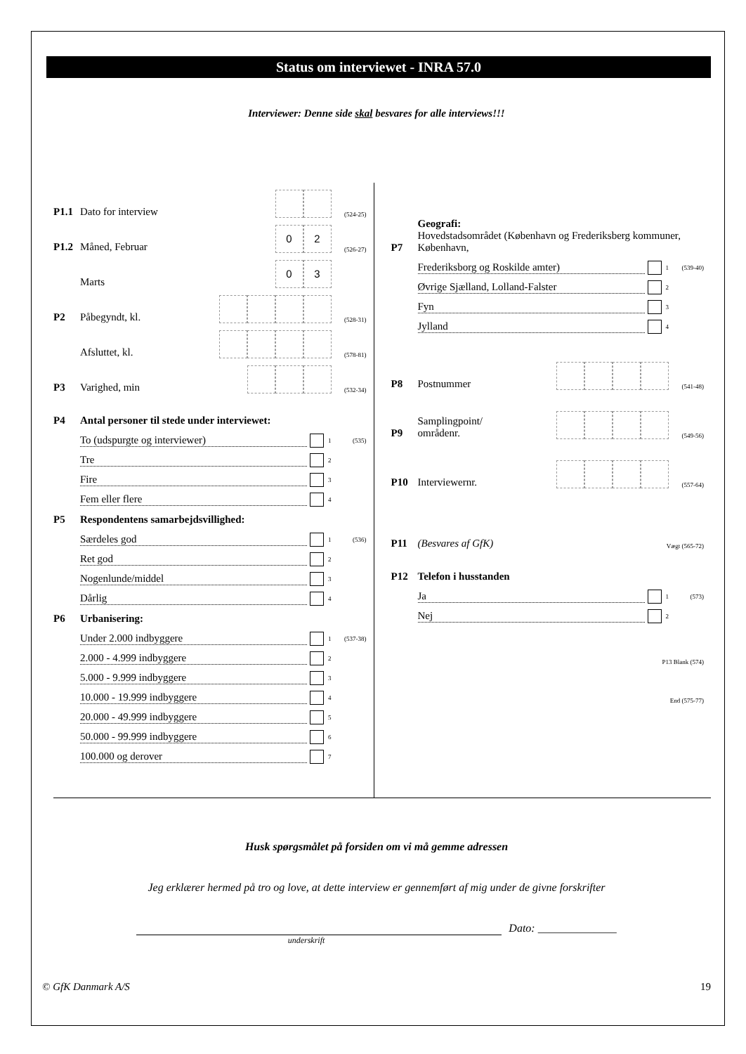Status om interviewet - INRA 57.0
Interviewer: Denne side skal besvares for alle interviews!!!
P1.1 Dato for interview (524-25)
P1.2 Måned, Februar 0 2 (526-27)
Marts 0 3
P2 Påbegyndt, kl. (528-31)
Afsluttet, kl. (578-81)
P3 Varighed, min (532-34)
P4 Antal personer til stede under interviewet:
To (udspurgte og interviewer) 1 (535)
Tre 2
Fire 3
Fem eller flere 4
P5 Respondentens samarbejdsvillighed:
Særdeles god 1 (536)
Ret god 2
Nogenlunde/middel 3
Dårlig 4
P6 Urbanisering:
Under 2.000 indbyggere 1 (537-38)
2.000 - 4.999 indbyggere 2
5.000 - 9.999 indbyggere 3
10.000 - 19.999 indbyggere 4
20.000 - 49.999 indbyggere 5
50.000 - 99.999 indbyggere 6
100.000 og derover 7
P7 Geografi:
Hovedstadsområdet (København og Frederiksberg kommuner, København,
Frederiksborg og Roskilde amter) 1 (539-40)
Øvrige Sjælland, Lolland-Falster 2
Fyn 3
Jylland 4
P8 Postnummer (541-48)
P9 Samplingpoint/
områdenr. (549-56)
P10 Interviewernr. (557-64)
P11 (Besvares af GfK) Vægt (565-72)
P12 Telefon i husstanden
Ja 1 (573)
Nej 2
P13 Blank (574)
End (575-77)
Husk spørgsmålet på forsiden om vi må gemme adressen
Jeg erklærer hermed på tro og love, at dette interview er gennemført af mig under de givne forskrifter
Dato: ______________
underskrift
© GfK Danmark A/S 19